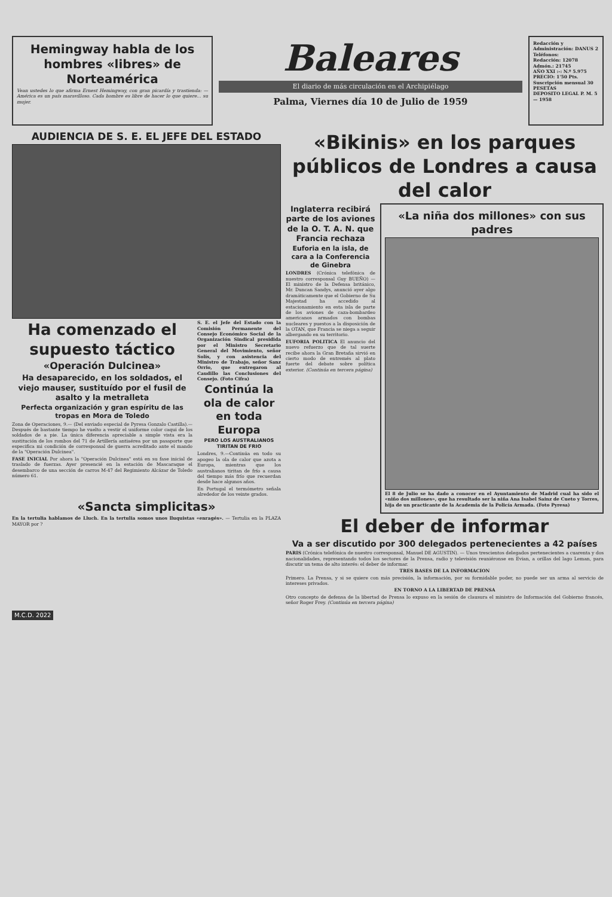Hemingway habla de los hombres «libres» de Norteamérica
Vean ustedes lo que afirma Ernest Hemingway, con gran picardía y trastienda: —América es un país maravilloso. Cada hombre es libre de hacer lo que quiere... su mujer.
Baleares
El diario de más circulación en el Archipiélago
Palma, Viernes día 10 de Julio de 1959
Redacción y Administración: DANUS 2
Teléfonos:
Redacción: 12078
Admón.: 21745
AÑO XXI :-: N.º 5.975
PRECIO: 1'50 Pts.
Suscripción mensual 30 PESETAS
DEPOSITO LEGAL P. M. 5 — 1958
AUDIENCIA DE S. E. EL JEFE DEL ESTADO
Ha comenzado el supuesto táctico
«Operación Dulcinea»
Ha desaparecido, en los soldados, el viejo mauser, sustituído por el fusil de asalto y la metralleta
Perfecta organización y gran espíritu de las tropas en Mora de Toledo
Zona de Operaciones, 9.— (Del enviado especial de Pyresa Gonzalo Castilla).— Después de bastante tiempo he vuelto a vestir el uniforme color caqui de los soldados de a pie. La única diferencia apreciable a simple vista era la sustitución de los rombos del 71 de Artillería antiaérea por un pasaporte que especifica mi condición de corresponsal de guerra acreditado ante el mando de la "Operación Dulcinea".
FASE INICIAL Por ahora la "Operación Dulcinea" está en su fase inicial de traslado de fuerzas. Ayer presencié en la estación de Mascaraque el desembarco de una sección de carros M-47 del Regimiento Alcázar de Toledo número 61.
S. E. el Jefe del Estado con la Comisión Permanente del Consejo Económico Social de la Organización Sindical presidida por el Ministro Secretario General del Movimiento, señor Solís, y con asistencia del Ministro de Trabajo, señor Sanz Orrio, que entregaron al Caudillo las Conclusiones del Consejo. (Foto Cifra)
Continúa la ola de calor en toda Europa
PERO LOS AUSTRALIANOS TIRITAN DE FRIO
Londres, 9.—Continúa en todo su apogeo la ola de calor que azota a Europa, mientras que los australianos tiritan de frío a causa del tiempo más frío que recuerdan desde hace algunos años.
En Portugal el termómetro señala alrededor de los veinte grados.
«Sancta simplicitas»
En la tertulia hablamos de Lluch. En la tertulia somos unos lluquistas «enragés». — Tertulia en la PLAZA MAYOR por ?
«Bikinis» en los parques públicos de Londres a causa del calor
Inglaterra recibirá parte de los aviones de la O. T. A. N. que Francia rechaza
Euforia en la isla, de cara a la Conferencia de Ginebra
LONDRES (Crónica telefónica de nuestro corresponsal Guy BUEÑO) — El ministro de la Defensa británico, Mr. Duncan Sandys, anunció ayer algo dramáticamente que el Gobierno de Su Majestad ha accedido al estacionamiento en esta isla de parte de los aviones de caza-bombardeo americanos armados con bombas nucleares y puestos a la disposición de la OTAN, que Francia se niega a seguir albergando en su territorio.
EUFORIA POLITICA El anuncio del nuevo refuerzo que de tal suerte recibe ahora la Gran Bretaña sirvió en cierto modo de entremés al plato fuerte del debate sobre política exterior. (Continúa en tercera página)
«La niña dos millones» con sus padres
El 8 de Julio se ha dado a conocer en el Ayuntamiento de Madrid cual ha sido el «niño dos millones», que ha resultado ser la niña Ana Isabel Sainz de Cueto y Torres, hija de un practicante de la Academia de la Policía Armada. (Foto Pyresa)
El deber de informar
Va a ser discutido por 300 delegados pertenecientes a 42 países
PARIS (Crónica telefónica de nuestro corresponsal, Manuel DE AGUSTIN). — Unos trescientos delegados pertenecientes a cuarenta y dos nacionalidades, representando todos los sectores de la Prensa, radio y televisión reuniéronse en Evian, a orillas del lago Leman, para discutir un tema de alto interés: el deber de informar.
TRES BASES DE LA INFORMACION
Primero. La Prensa, y si se quiere con más precisión, la información, por su formidable poder, no puede ser un arma al servicio de intereses privados.
EN TORNO A LA LIBERTAD DE PRENSA
Otro concepto de defensa de la libertad de Prensa lo expuso en la sesión de clausura el ministro de Información del Gobierno francés, señor Roger Frey. (Continúa en tercera página)
M.C.D. 2022